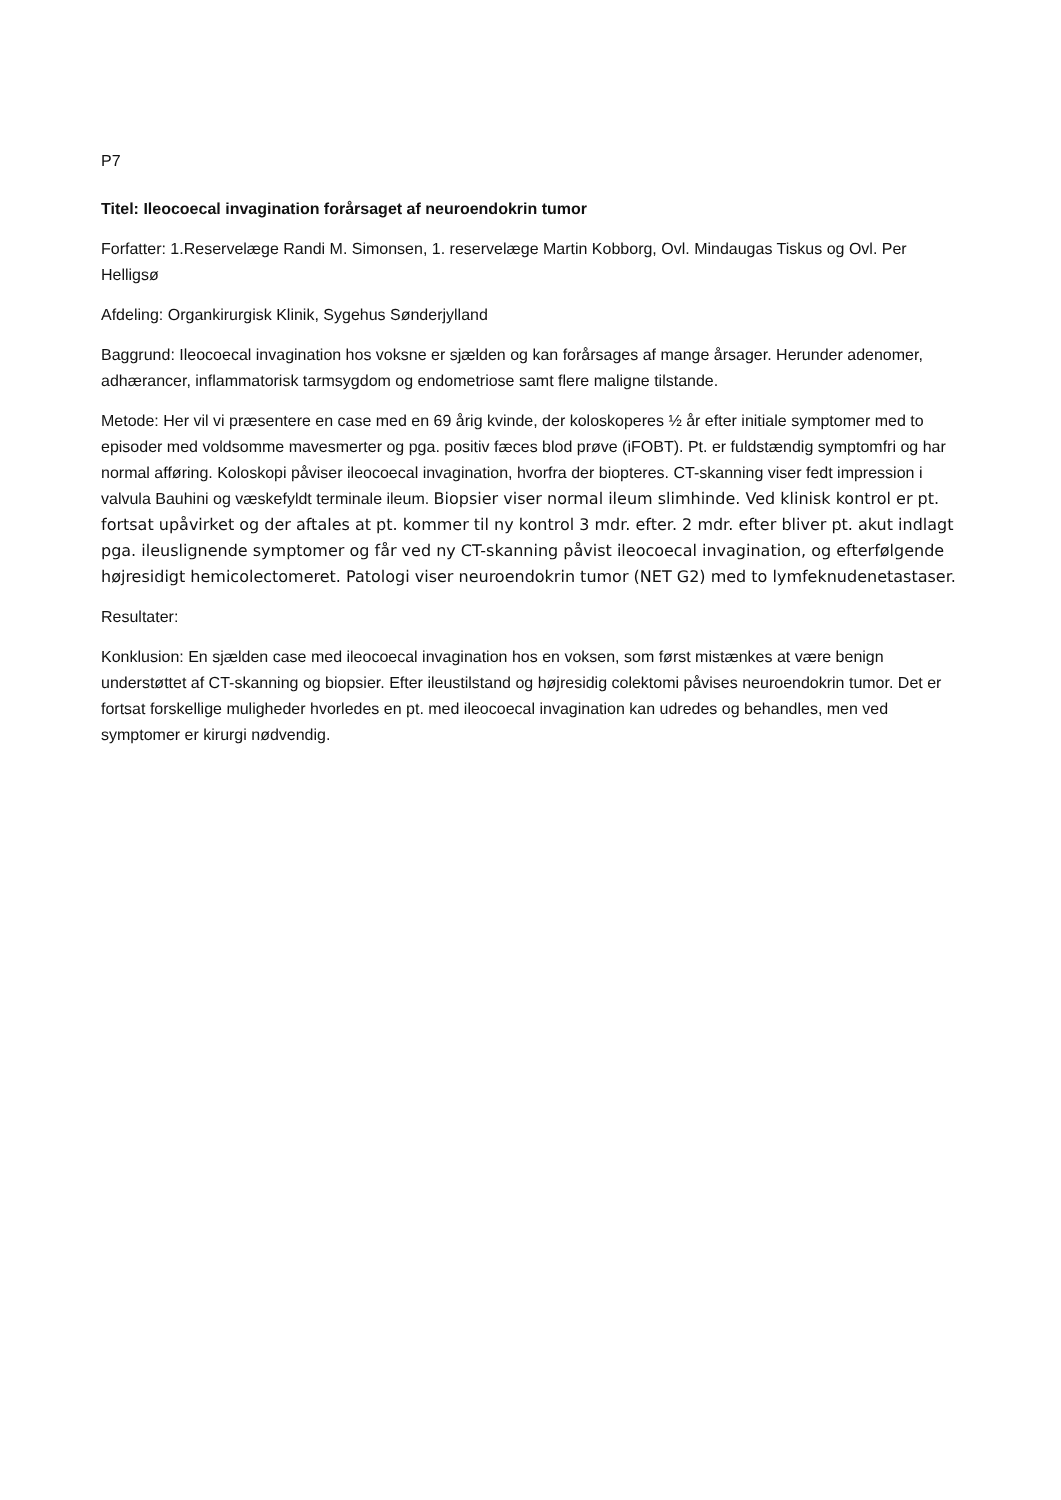P7
Titel: Ileocoecal invagination forårsaget af neuroendokrin tumor
Forfatter: 1.Reservelæge Randi M. Simonsen, 1. reservelæge Martin Kobborg, Ovl. Mindaugas Tiskus og Ovl. Per Helligsø
Afdeling: Organkirurgisk Klinik, Sygehus Sønderjylland
Baggrund: Ileocoecal invagination hos voksne er sjælden og kan forårsages af mange årsager. Herunder adenomer, adhærancer, inflammatorisk tarmsygdom og endometriose samt flere maligne tilstande.
Metode: Her vil vi præsentere en case med en 69 årig kvinde, der koloskoperes ½ år efter initiale symptomer med to episoder med voldsomme mavesmerter og pga. positiv fæces blod prøve (iFOBT). Pt. er fuldstændig symptomfri og har normal afføring. Koloskopi påviser ileocoecal invagination, hvorfra der biopteres. CT-skanning viser fedt impression i valvula Bauhini og væskefyldt terminale ileum. Biopsier viser normal ileum slimhinde. Ved klinisk kontrol er pt. fortsat upåvirket og der aftales at pt. kommer til ny kontrol 3 mdr. efter. 2 mdr. efter bliver pt. akut indlagt pga. ileuslignende symptomer og får ved ny CT-skanning påvist ileocoecal invagination, og efterfølgende højresidigt hemicolectomeret. Patologi viser neuroendokrin tumor (NET G2) med to lymfeknudenetastaser.
Resultater:
Konklusion: En sjælden case med ileocoecal invagination hos en voksen, som først mistænkes at være benign understøttet af CT-skanning og biopsier. Efter ileustilstand og højresidig colektomi påvises neuroendokrin tumor. Det er fortsat forskellige muligheder hvorledes en pt. med ileocoecal invagination kan udredes og behandles, men ved symptomer er kirurgi nødvendig.